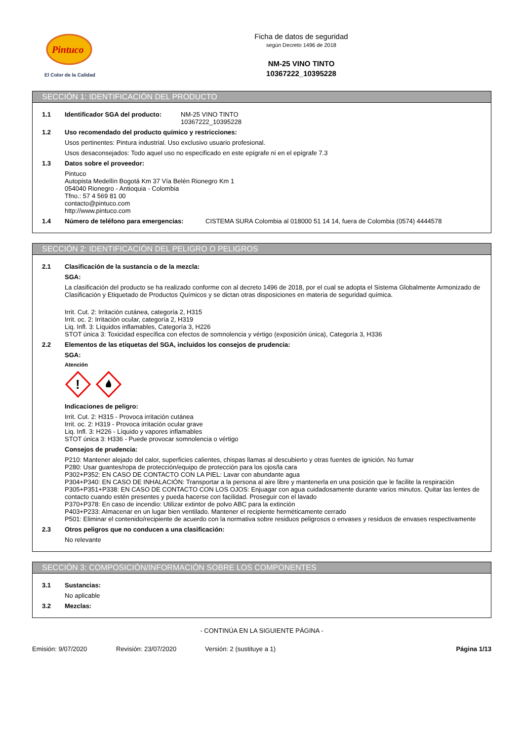Pintuco
El Color de la Calidad
Ficha de datos de seguridad
según Decreto 1496 de 2018
NM-25 VINO TINTO
10367222_10395228
SECCIÓN 1: IDENTIFICACIÓN DEL PRODUCTO
1.1 Identificador SGA del producto: NM-25 VINO TINTO
10367222_10395228
1.2 Uso recomendado del producto químico y restricciones:
Usos pertinentes: Pintura industrial. Uso exclusivo usuario profesional.
Usos desaconsejados: Todo aquel uso no especificado en este epígrafe ni en el epígrafe 7.3
1.3 Datos sobre el proveedor:
Pintuco
Autopista Medellín Bogotá Km 37 Vía Belén Rionegro Km 1
054040 Rionegro - Antioquia - Colombia
Tfno.: 57 4 569 81 00
contacto@pintuco.com
http://www.pintuco.com
1.4 Número de teléfono para emergencias: CISTEMA SURA Colombia al 018000 51 14 14, fuera de Colombia (0574) 4444578
SECCIÓN 2: IDENTIFICACIÓN DEL PELIGRO O PELIGROS
2.1 Clasificación de la sustancia o de la mezcla:
SGA:
La clasificación del producto se ha realizado conforme con al decreto 1496 de 2018, por el cual se adopta el Sistema Globalmente Armonizado de Clasificación y Etiquetado de Productos Químicos y se dictan otras disposiciones en materia de seguridad química.
Irrit. Cut. 2: Irritación cutánea, categoría 2, H315
Irrit. oc. 2: Irritación ocular, categoría 2, H319
Liq. Infl. 3: Líquidos inflamables, Categoría 3, H226
STOT única 3: Toxicidad específica con efectos de somnolencia y vértigo (exposición única), Categoría 3, H336
2.2 Elementos de las etiquetas del SGA, incluidos los consejos de prudencia:
SGA:
Atención
!
Indicaciones de peligro:
Irrit. Cut. 2: H315 - Provoca irritación cutánea
Irrit. oc. 2: H319 - Provoca irritación ocular grave
Liq. Infl. 3: H226 - Líquido y vapores inflamables
STOT única 3: H336 - Puede provocar somnolencia o vértigo
Consejos de prudencia:
P210: Mantener alejado del calor, superficies calientes, chispas llamas al descubierto y otras fuentes de ignición. No fumar
P280: Usar guantes/ropa de protección/equipo de protección para los ojos/la cara
P302+P352: EN CASO DE CONTACTO CON LA PIEL: Lavar con abundante agua
P304+P340: EN CASO DE INHALACIÓN: Transportar a la persona al aire libre y mantenerla en una posición que le facilite la respiración
P305+P351+P338: EN CASO DE CONTACTO CON LOS OJOS: Enjuagar con agua cuidadosamente durante varios minutos. Quitar las lentes de contacto cuando estén presentes y pueda hacerse con facilidad. Proseguir con el lavado
P370+P378: En caso de incendio: Utilizar extintor de polvo ABC para la extinción
P403+P233: Almacenar en un lugar bien ventilado. Mantener el recipiente herméticamente cerrado
P501: Eliminar el contenido/recipiente de acuerdo con la normativa sobre residuos peligrosos o envases y residuos de envases respectivamente
2.3 Otros peligros que no conducen a una clasificación:
No relevante
SECCIÓN 3: COMPOSICIÓN/INFORMACIÓN SOBRE LOS COMPONENTES
3.1 Sustancias:
No aplicable
3.2 Mezclas:
- CONTINÚA EN LA SIGUIENTE PÁGINA -
Emisión: 9/07/2020 Revisión: 23/07/2020 Versión: 2 (sustituye a 1) Página 1/13